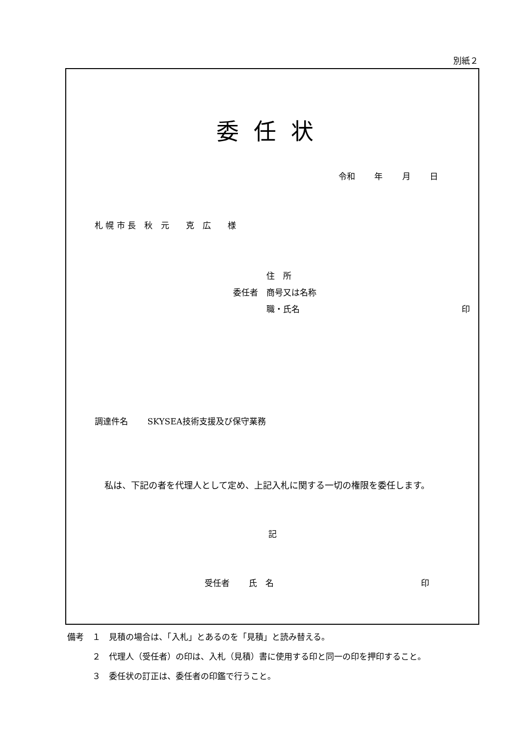別紙２
委任状
令和　　 年　　 月　　 日
札 幌 市 長　秋　元　　克　広　　様
　　　　住　所
委任者　商号又は名称
　　　　職・氏名 印
調達件名　　 SKYSEA技術支援及び保守業務
私は、下記の者を代理人として定め、上記入札に関する一切の権限を委任します。
記
受任者　　 氏　名 印
備考　１　見積の場合は、「入札」とあるのを「見積」と読み替える。
　　　２　代理人（受任者）の印は、入札（見積）書に使用する印と同一の印を押印すること。
　　　３　委任状の訂正は、委任者の印鑑で行うこと。